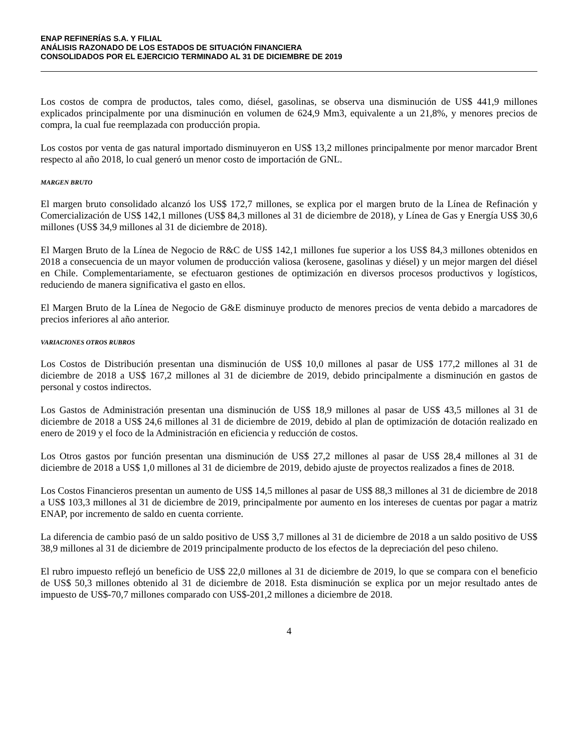ENAP REFINERÍAS S.A. Y FILIAL
ANÁLISIS RAZONADO DE LOS ESTADOS DE SITUACIÓN FINANCIERA
CONSOLIDADOS POR EL EJERCICIO TERMINADO AL 31 DE DICIEMBRE DE 2019
Los costos de compra de productos, tales como, diésel, gasolinas, se observa una disminución de US$ 441,9 millones explicados principalmente por una disminución en volumen de 624,9 Mm3, equivalente a un 21,8%, y menores precios de compra, la cual fue reemplazada con producción propia.
Los costos por venta de gas natural importado disminuyeron en US$ 13,2 millones principalmente por menor marcador Brent respecto al año 2018, lo cual generó un menor costo de importación de GNL.
MARGEN BRUTO
El margen bruto consolidado alcanzó los US$ 172,7 millones, se explica por el margen bruto de la Línea de Refinación y Comercialización de US$ 142,1 millones (US$ 84,3 millones al 31 de diciembre de 2018), y Línea de Gas y Energía US$ 30,6 millones (US$ 34,9 millones al 31 de diciembre de 2018).
El Margen Bruto de la Línea de Negocio de R&C de US$ 142,1 millones fue superior a los US$ 84,3 millones obtenidos en 2018 a consecuencia de un mayor volumen de producción valiosa (kerosene, gasolinas y diésel) y un mejor margen del diésel en Chile. Complementariamente, se efectuaron gestiones de optimización en diversos procesos productivos y logísticos, reduciendo de manera significativa el gasto en ellos.
El Margen Bruto de la Línea de Negocio de G&E disminuye producto de menores precios de venta debido a marcadores de precios inferiores al año anterior.
VARIACIONES OTROS RUBROS
Los Costos de Distribución presentan una disminución de US$ 10,0 millones al pasar de US$ 177,2 millones al 31 de diciembre de 2018 a US$ 167,2 millones al 31 de diciembre de 2019, debido principalmente a disminución en gastos de personal y costos indirectos.
Los Gastos de Administración presentan una disminución de US$ 18,9 millones al pasar de US$ 43,5 millones al 31 de diciembre de 2018 a US$ 24,6 millones al 31 de diciembre de 2019, debido al plan de optimización de dotación realizado en enero de 2019 y el foco de la Administración en eficiencia y reducción de costos.
Los Otros gastos por función presentan una disminución de US$ 27,2 millones al pasar de US$ 28,4 millones al 31 de diciembre de 2018 a US$ 1,0 millones al 31 de diciembre de 2019, debido ajuste de proyectos realizados a fines de 2018.
Los Costos Financieros presentan un aumento de US$ 14,5 millones al pasar de US$ 88,3 millones al 31 de diciembre de 2018 a US$ 103,3 millones al 31 de diciembre de 2019, principalmente por aumento en los intereses de cuentas por pagar a matriz ENAP, por incremento de saldo en cuenta corriente.
La diferencia de cambio pasó de un saldo positivo de US$ 3,7 millones al 31 de diciembre de 2018 a un saldo positivo de US$ 38,9 millones al 31 de diciembre de 2019 principalmente producto de los efectos de la depreciación del peso chileno.
El rubro impuesto reflejó un beneficio de US$ 22,0 millones al 31 de diciembre de 2019, lo que se compara con el beneficio de US$ 50,3 millones obtenido al 31 de diciembre de 2018. Esta disminución se explica por un mejor resultado antes de impuesto de US$-70,7 millones comparado con US$-201,2 millones a diciembre de 2018.
4